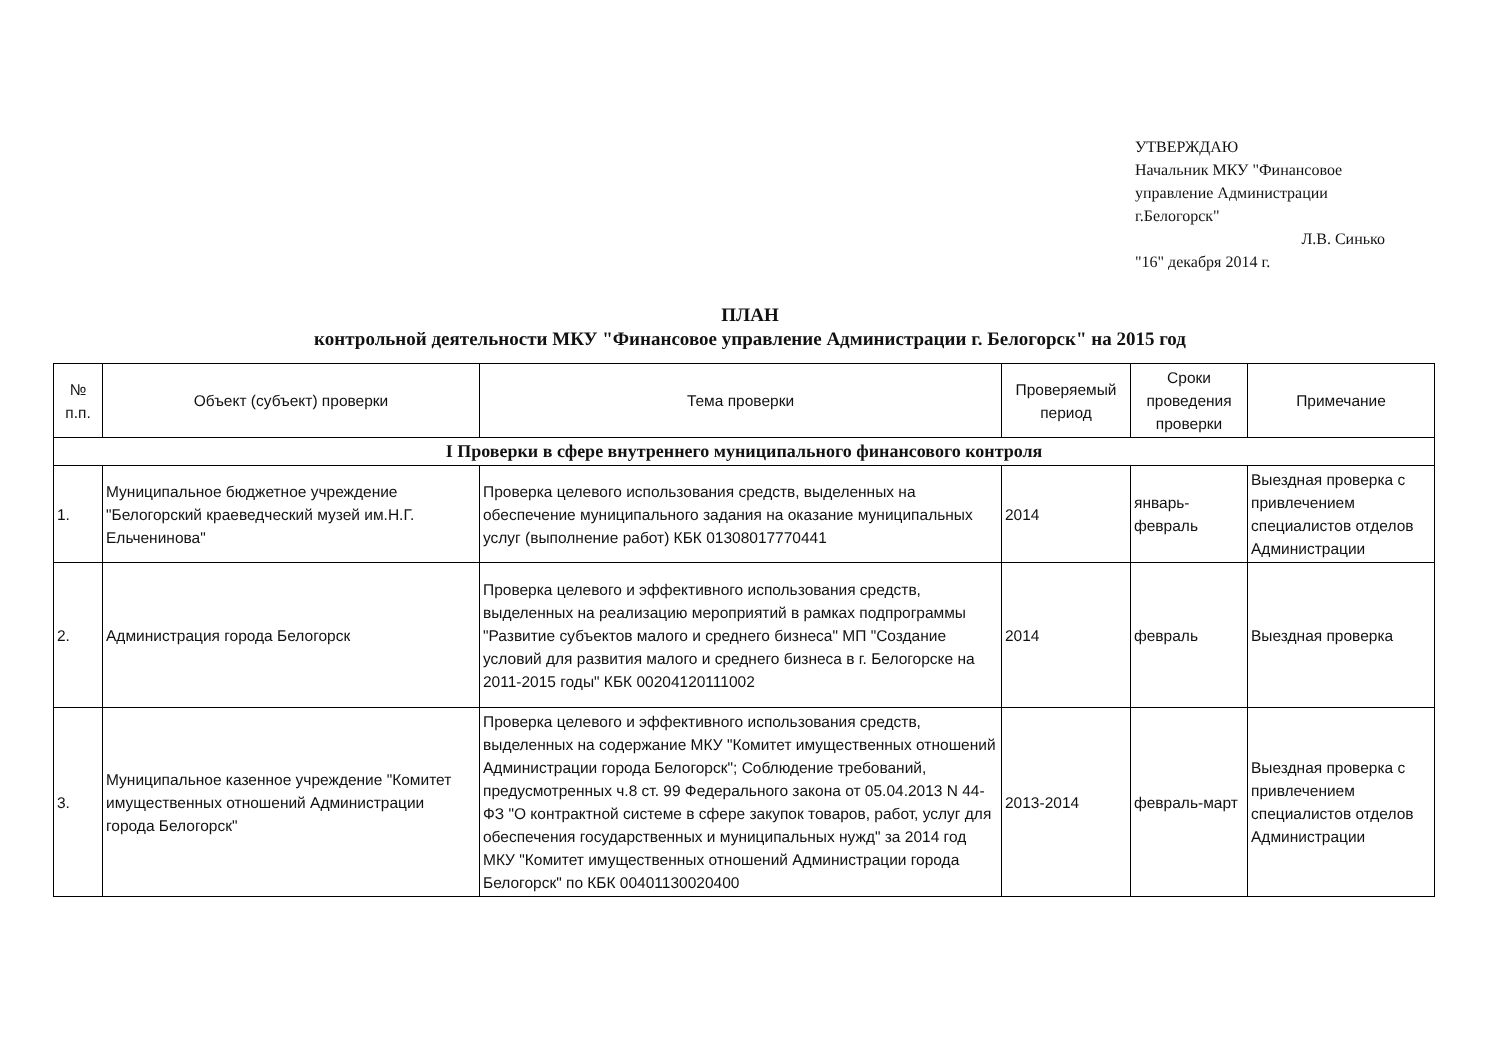УТВЕРЖДАЮ
Начальник МКУ "Финансовое управление Администрации г.Белогорск"
Л.В. Синько
"16" декабря 2014 г.
ПЛАН
контрольной деятельности МКУ "Финансовое управление Администрации г. Белогорск" на 2015 год
| № п.п. | Объект (субъект) проверки | Тема проверки | Проверяемый период | Сроки проведения проверки | Примечание |
| --- | --- | --- | --- | --- | --- |
| I Проверки в сфере внутреннего муниципального финансового контроля | | | | | |
| 1. | Муниципальное бюджетное учреждение "Белогорский краеведческий музей им.Н.Г. Ельченинова" | Проверка целевого использования средств, выделенных на обеспечение муниципального задания на оказание муниципальных услуг (выполнение работ) КБК 01308017770441 | 2014 | январь-февраль | Выездная проверка с привлечением специалистов отделов Администрации |
| 2. | Администрация города Белогорск | Проверка целевого и эффективного использования средств, выделенных на реализацию мероприятий в рамках подпрограммы "Развитие субъектов малого и среднего бизнеса" МП "Создание условий для развития малого и среднего бизнеса в г. Белогорске на 2011-2015 годы" КБК 00204120111002 | 2014 | февраль | Выездная проверка |
| 3. | Муниципальное казенное учреждение "Комитет имущественных отношений Администрации города Белогорск" | Проверка целевого и эффективного использования средств, выделенных на содержание МКУ "Комитет имущественных отношений Администрации города Белогорск"; Соблюдение требований, предусмотренных ч.8 ст. 99 Федерального закона от 05.04.2013 N 44-ФЗ "О контрактной системе в сфере закупок товаров, работ, услуг для обеспечения государственных и муниципальных нужд" за 2014 год МКУ "Комитет имущественных отношений Администрации города Белогорск" по КБК 00401130020400 | 2013-2014 | февраль-март | Выездная проверка с привлечением специалистов отделов Администрации |